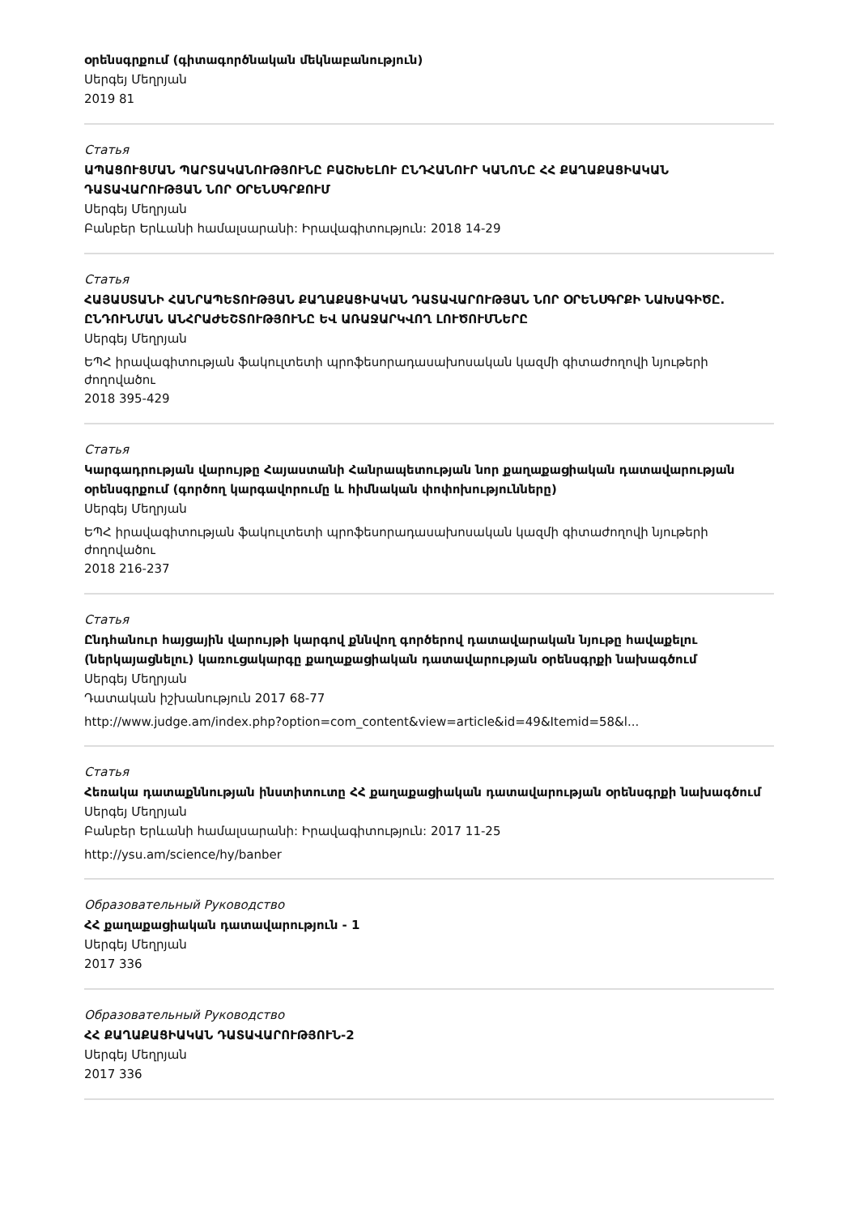օրենսգրքում (գիտագործնական մեկնաբանություն)
Սերգեյ Մեղրյան
2019 81
Статья
ԱՊԱՑՈՒՑՄԱՆ ՊԱՐՏԱԿԱՆՈՒԹՅՈՒՆԸ ԲԱՇԽԵԼՈՒ ԸՆԴՀԱՆՈՒՐ ԿԱՆՈՆԸ ՀՀ ՔԱՂԱՔԱՑԻԱԿԱՆ ԴԱՏԱՎԱՐՈՒԹՅԱՆ ՆՈՐ ՕՐԵՆՍԳՐՔՈՒՄ
Սերգեյ Մեղրյան
Բանբեր Երևանի համալսարանի: Իրավագիտություն: 2018 14-29
Статья
ՀԱՅԱՍՏԱՆԻ ՀԱՆՐԱՊԵՏՈՒԹՅԱՆ ՔԱՂԱՔԱՑԻԱԿԱՆ ԴԱՏԱՎԱՐՈՒԹՅԱՆ ՆՈՐ ՕՐԵՆՍԳՐՔԻ ՆԱԽԱԳԻԾԸ. ԸՆԴՈՒՆՄԱՆ ԱՆՀՐԱԺԵՇՏՈՒԹՅՈՒՆԸ ԵՎ ԱՌԱՋԱՐԿՎՈՂ ԼՈՒԾՈՒՄՆԵՐԸ
Սերգեյ Մեղրյան
ԵՊՀ իրավագիտության ֆակուլտետի պրոֆեսորադասախոսական կազմի գիտաժողովի նյութերի ժողովածու
2018 395-429
Статья
Կարգադրության վարույթը Հայաստանի Հանրապետության նոր քաղաքացիական դատավարության օրենսգրքում (գործող կարգավորումը և հիմնական փոփոխությունները)
Սերգեյ Մեղրյան
ԵՊՀ իրավագիտության ֆակուլտետի պրոֆեսորադասախոսական կազմի գիտաժողովի նյութերի ժողովածու
2018 216-237
Статья
Ընդհանուր հայցային վարույթի կարգով քննվող գործերով դատավարական նյութը հավաքելու (ներկայացնելու) կառուցակարգը քաղաքացիական դատավարության օրենսգրքի նախագծում
Սերգեյ Մեղրյան
Դատական իշխանություն 2017 68-77
http://www.judge.am/index.php?option=com_content&view=article&id=49&Itemid=58&l...
Статья
Հեռակա դատաքննության ինստիտուտը ՀՀ քաղաքացիական դատավարության օրենսգրքի նախագծում
Սերգեյ Մեղրյան
Բանբեր Երևանի համալսարանի: Իրավագիտություն: 2017 11-25
http://ysu.am/science/hy/banber
Образовательный Руководство
ՀՀ քաղաքացիական դատավարություն - 1
Սերգեյ Մեղրյան
2017 336
Образовательный Руководство
ՀՀ ՔԱՂԱՔԱՑԻԱԿԱՆ ԴԱՏԱՎԱՐՈՒԹՅՈՒՆ-2
Սերգեյ Մեղրյան
2017 336